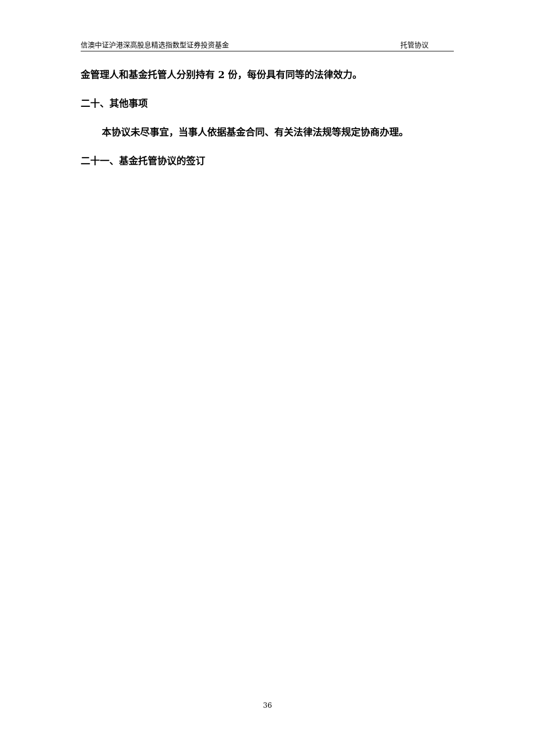信澳中证沪港深高股息精选指数型证券投资基金 托管协议
金管理人和基金托管人分别持有 2 份，每份具有同等的法律效力。
二十、其他事项
本协议未尽事宜，当事人依据基金合同、有关法律法规等规定协商办理。
二十一、基金托管协议的签订
36